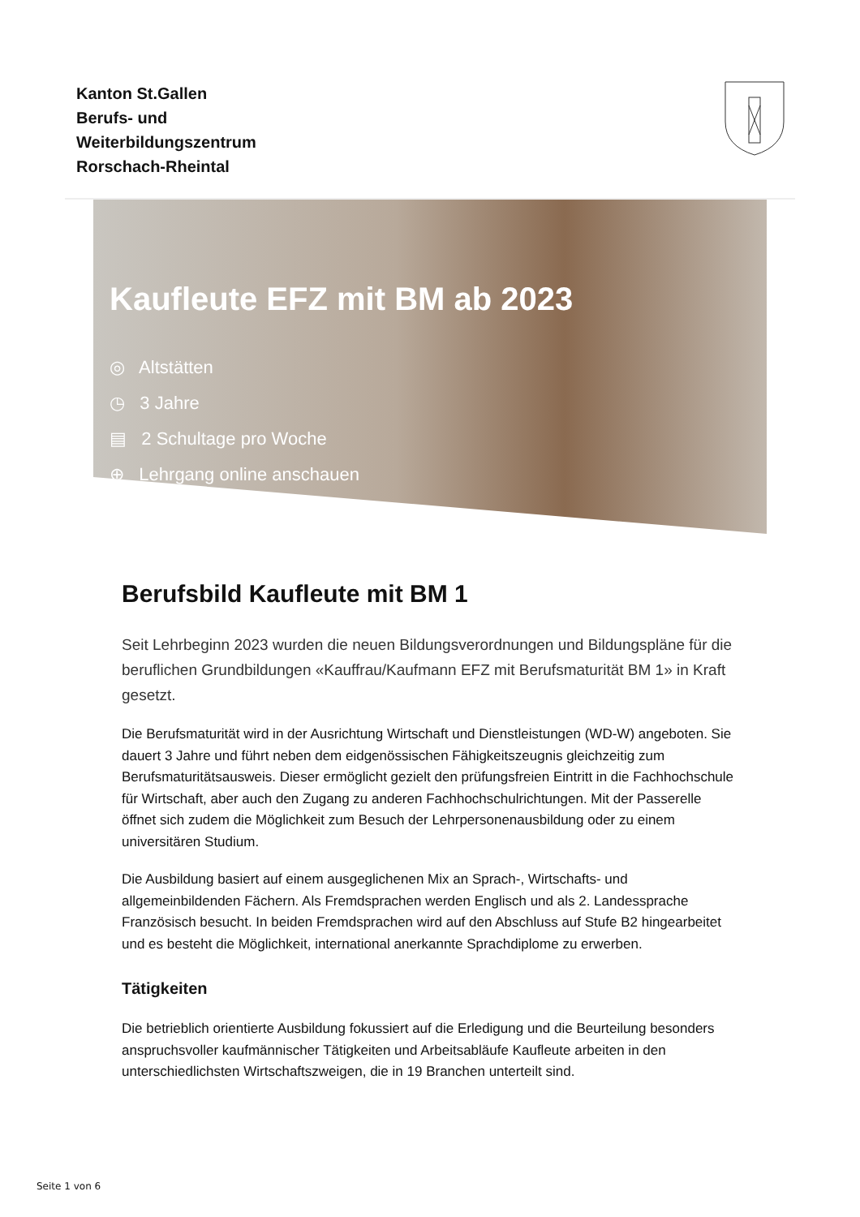Kanton St.Gallen
Berufs- und
Weiterbildungszentrum
Rorschach-Rheintal
Kaufleute EFZ mit BM ab 2023
◎ Altstätten
◷ 3 Jahre
▤ 2 Schultage pro Woche
⊕ Lehrgang online anschauen
Berufsbild Kaufleute mit BM 1
Seit Lehrbeginn 2023 wurden die neuen Bildungsverordnungen und Bildungspläne für die beruflichen Grundbildungen «Kauffrau/Kaufmann EFZ mit Berufsmaturität BM 1» in Kraft gesetzt.
Die Berufsmaturität wird in der Ausrichtung Wirtschaft und Dienstleistungen (WD-W) angeboten. Sie dauert 3 Jahre und führt neben dem eidgenössischen Fähigkeitszeugnis gleichzeitig zum Berufsmaturitätsausweis. Dieser ermöglicht gezielt den prüfungsfreien Eintritt in die Fachhochschule für Wirtschaft, aber auch den Zugang zu anderen Fachhochschulrichtungen. Mit der Passerelle öffnet sich zudem die Möglichkeit zum Besuch der Lehrpersonenausbildung oder zu einem universitären Studium.
Die Ausbildung basiert auf einem ausgeglichenen Mix an Sprach-, Wirtschafts- und allgemeinbildenden Fächern. Als Fremdsprachen werden Englisch und als 2. Landessprache Französisch besucht. In beiden Fremdsprachen wird auf den Abschluss auf Stufe B2 hingearbeitet und es besteht die Möglichkeit, international anerkannte Sprachdiplome zu erwerben.
Tätigkeiten
Die betrieblich orientierte Ausbildung fokussiert auf die Erledigung und die Beurteilung besonders anspruchsvoller kaufmännischer Tätigkeiten und Arbeitsabläufe Kaufleute arbeiten in den unterschiedlichsten Wirtschaftszweigen, die in 19 Branchen unterteilt sind.
Seite 1 von 6